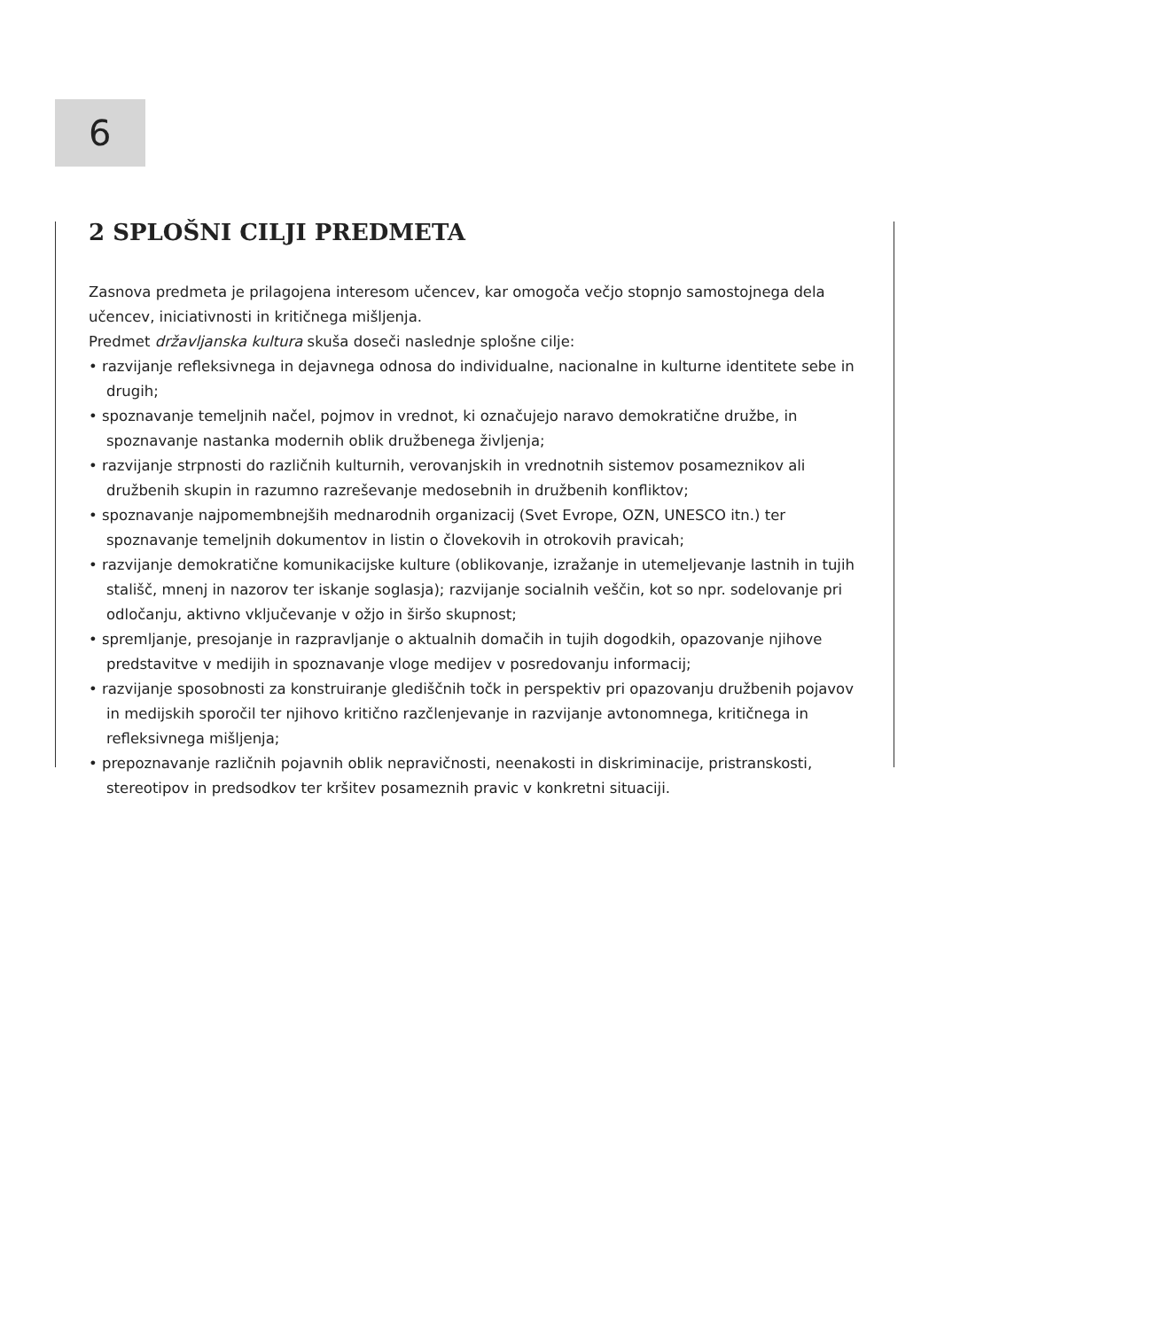6
2 SPLOŠNI CILJI PREDMETA
Zasnova predmeta je prilagojena interesom učencev, kar omogoča večjo stopnjo samostojnega dela učencev, iniciativnosti in kritičnega mišljenja.
Predmet državljanska kultura skuša doseči naslednje splošne cilje:
• razvijanje refleksivnega in dejavnega odnosa do individualne, nacionalne in kulturne identitete sebe in drugih;
• spoznavanje temeljnih načel, pojmov in vrednot, ki označujejo naravo demokratične družbe, in spoznavanje nastanka modernih oblik družbenega življenja;
• razvijanje strpnosti do različnih kulturnih, verovanjskih in vrednotnih sistemov posameznikov ali družbenih skupin in razumno razreševanje medosebnih in družbenih konfliktov;
• spoznavanje najpomembnejših mednarodnih organizacij (Svet Evrope, OZN, UNESCO itn.) ter spoznavanje temeljnih dokumentov in listin o človekovih in otrokovih pravicah;
• razvijanje demokratične komunikacijske kulture (oblikovanje, izražanje in utemeljevanje lastnih in tujih stališč, mnenj in nazorov ter iskanje soglasja); razvijanje socialnih veščin, kot so npr. sodelovanje pri odločanju, aktivno vključevanje v ožjo in širšo skupnost;
• spremljanje, presojanje in razpravljanje o aktualnih domačih in tujih dogodkih, opazovanje njihove predstavitve v medijih in spoznavanje vloge medijev v posredovanju informacij;
• razvijanje sposobnosti za konstruiranje glediščnih točk in perspektiv pri opazovanju družbenih pojavov in medijskih sporočil ter njihovo kritično razčlenjevanje in razvijanje avtonomnega, kritičnega in refleksivnega mišljenja;
• prepoznavanje različnih pojavnih oblik nepravičnosti, neenakosti in diskriminacije, pristranskosti, stereotipov in predsodkov ter kršitev posameznih pravic v konkretni situaciji.